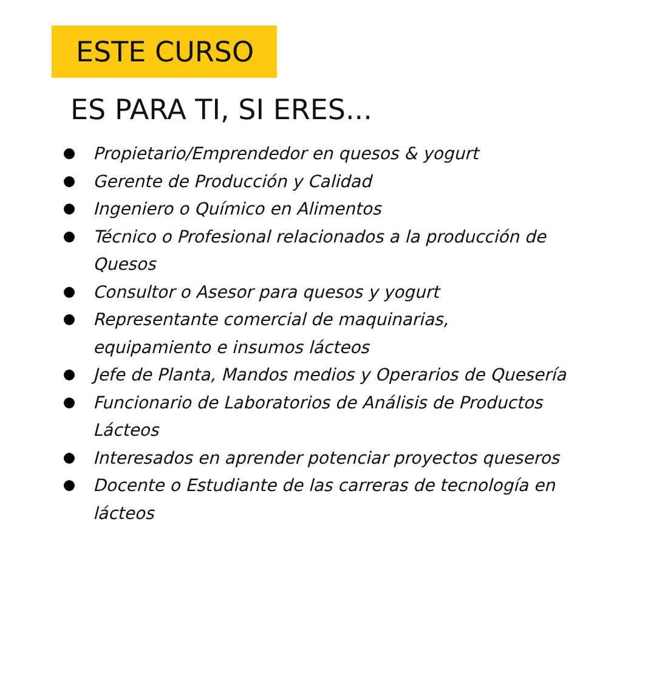ESTE CURSO
ES PARA TI, SI ERES...
Propietario/Emprendedor en quesos & yogurt
Gerente de Producción y Calidad
Ingeniero o Químico en Alimentos
Técnico o Profesional relacionados a la producción de Quesos
Consultor o Asesor para quesos y yogurt
Representante comercial de maquinarias,
equipamiento e insumos lácteos
Jefe de Planta, Mandos medios y Operarios de Quesería
Funcionario de Laboratorios de Análisis de Productos Lácteos
Interesados en aprender potenciar proyectos queseros
Docente o Estudiante de las carreras de tecnología en lácteos